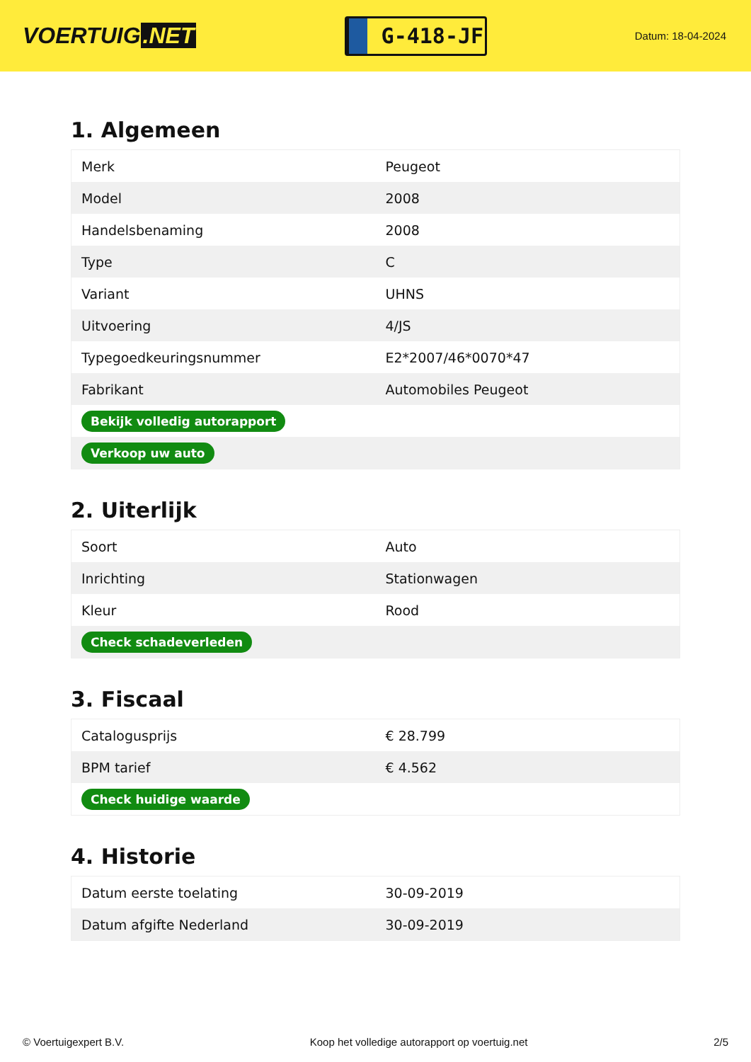VOERTUIG.NET
G-418-JF
Datum: 18-04-2024
1. Algemeen
| Merk | Peugeot |
| Model | 2008 |
| Handelsbenaming | 2008 |
| Type | C |
| Variant | UHNS |
| Uitvoering | 4/JS |
| Typegoedkeuringsnummer | E2*2007/46*0070*47 |
| Fabrikant | Automobiles Peugeot |
| Bekijk volledig autorapport | |
| Verkoop uw auto | |
2. Uiterlijk
| Soort | Auto |
| Inrichting | Stationwagen |
| Kleur | Rood |
| Check schadeverleden | |
3. Fiscaal
| Catalogusprijs | € 28.799 |
| BPM tarief | € 4.562 |
| Check huidige waarde | |
4. Historie
| Datum eerste toelating | 30-09-2019 |
| Datum afgifte Nederland | 30-09-2019 |
© Voertuigexpert B.V. Koop het volledige autorapport op voertuig.net 2/5